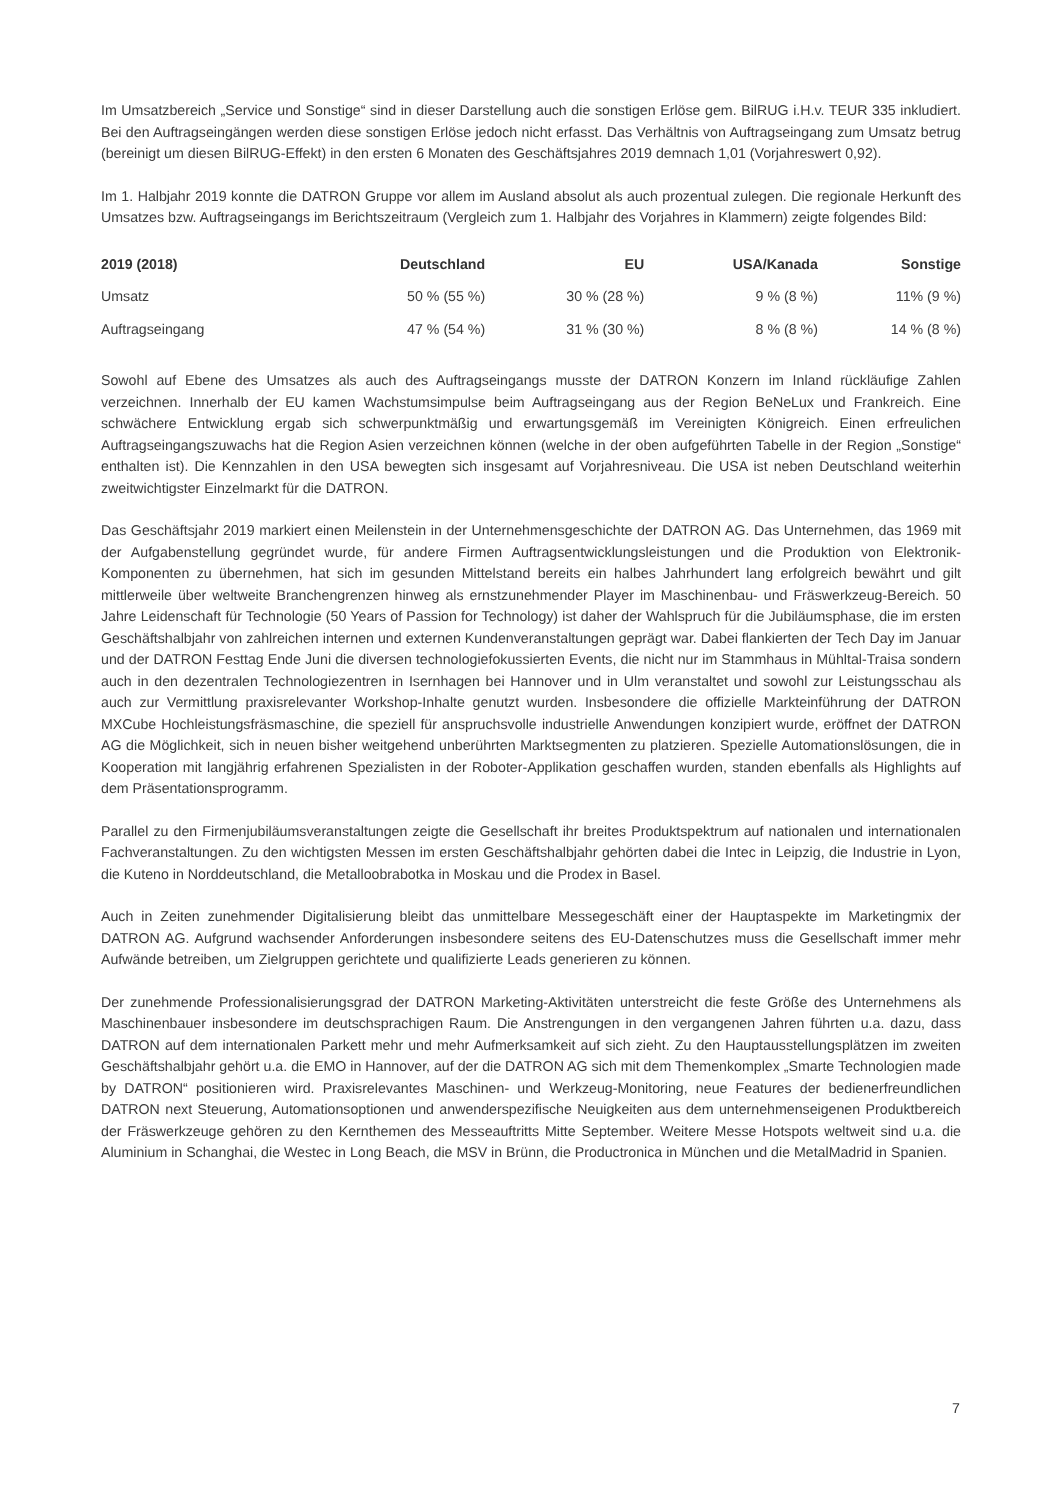Im Umsatzbereich „Service und Sonstige“ sind in dieser Darstellung auch die sonstigen Erlöse gem. BilRUG i.H.v. TEUR 335 inkludiert. Bei den Auftragseingängen werden diese sonstigen Erlöse jedoch nicht erfasst. Das Verhältnis von Auftragseingang zum Umsatz betrug (bereinigt um diesen BilRUG-Effekt) in den ersten 6 Monaten des Geschäftsjahres 2019 demnach 1,01 (Vorjahreswert 0,92).
Im 1. Halbjahr 2019 konnte die DATRON Gruppe vor allem im Ausland absolut als auch prozentual zulegen. Die regionale Herkunft des Umsatzes bzw. Auftragseingangs im Berichtszeitraum (Vergleich zum 1. Halbjahr des Vorjahres in Klammern) zeigte folgendes Bild:
| 2019 (2018) | Deutschland | EU | USA/Kanada | Sonstige |
| --- | --- | --- | --- | --- |
| Umsatz | 50 % (55 %) | 30 % (28 %) | 9 % (8 %) | 11% (9 %) |
| Auftragseingang | 47 % (54 %) | 31 % (30 %) | 8 % (8 %) | 14 % (8 %) |
Sowohl auf Ebene des Umsatzes als auch des Auftragseingangs musste der DATRON Konzern im Inland rückläufige Zahlen verzeichnen. Innerhalb der EU kamen Wachstumsimpulse beim Auftragseingang aus der Region BeNeLux und Frankreich. Eine schwächere Entwicklung ergab sich schwerpunktmäßig und erwartungsgemäß im Vereinigten Königreich. Einen erfreulichen Auftragseingangszuwachs hat die Region Asien verzeichnen können (welche in der oben aufgeführten Tabelle in der Region „Sonstige“ enthalten ist). Die Kennzahlen in den USA bewegten sich insgesamt auf Vorjahresniveau. Die USA ist neben Deutschland weiterhin zweitwichtigster Einzelmarkt für die DATRON.
Das Geschäftsjahr 2019 markiert einen Meilenstein in der Unternehmensgeschichte der DATRON AG. Das Unternehmen, das 1969 mit der Aufgabenstellung gegründet wurde, für andere Firmen Auftragsentwicklungsleistungen und die Produktion von Elektronik-Komponenten zu übernehmen, hat sich im gesunden Mittelstand bereits ein halbes Jahrhundert lang erfolgreich bewährt und gilt mittlerweile über weltweite Branchengrenzen hinweg als ernstzunehmender Player im Maschinenbau- und Fräswerkzeug-Bereich. 50 Jahre Leidenschaft für Technologie (50 Years of Passion for Technology) ist daher der Wahlspruch für die Jubiläumsphase, die im ersten Geschäftshalbjahr von zahlreichen internen und externen Kundenveranstaltungen geprägt war. Dabei flankierten der Tech Day im Januar und der DATRON Festtag Ende Juni die diversen technologiefokussierten Events, die nicht nur im Stammhaus in Mühltal-Traisa sondern auch in den dezentralen Technologiezentren in Isernhagen bei Hannover und in Ulm veranstaltet und sowohl zur Leistungsschau als auch zur Vermittlung praxisrelevanter Workshop-Inhalte genutzt wurden. Insbesondere die offizielle Markteinführung der DATRON MXCube Hochleistungsfräsmaschine, die speziell für anspruchsvolle industrielle Anwendungen konzipiert wurde, eröffnet der DATRON AG die Möglichkeit, sich in neuen bisher weitgehend unberührten Marktsegmenten zu platzieren. Spezielle Automationslösungen, die in Kooperation mit langjährig erfahrenen Spezialisten in der Roboter-Applikation geschaffen wurden, standen ebenfalls als Highlights auf dem Präsentationsprogramm.
Parallel zu den Firmenjubiläumsveranstaltungen zeigte die Gesellschaft ihr breites Produktspektrum auf nationalen und internationalen Fachveranstaltungen. Zu den wichtigsten Messen im ersten Geschäftshalbjahr gehörten dabei die Intec in Leipzig, die Industrie in Lyon, die Kuteno in Norddeutschland, die Metalloobrabotka in Moskau und die Prodex in Basel.
Auch in Zeiten zunehmender Digitalisierung bleibt das unmittelbare Messegeschäft einer der Hauptaspekte im Marketingmix der DATRON AG. Aufgrund wachsender Anforderungen insbesondere seitens des EU-Datenschutzes muss die Gesellschaft immer mehr Aufwände betreiben, um Zielgruppen gerichtete und qualifizierte Leads generieren zu können.
Der zunehmende Professionalisierungsgrad der DATRON Marketing-Aktivitäten unterstreicht die feste Größe des Unternehmens als Maschinenbauer insbesondere im deutschsprachigen Raum. Die Anstrengungen in den vergangenen Jahren führten u.a. dazu, dass DATRON auf dem internationalen Parkett mehr und mehr Aufmerksamkeit auf sich zieht. Zu den Hauptausstellungsplätzen im zweiten Geschäftshalbjahr gehört u.a. die EMO in Hannover, auf der die DATRON AG sich mit dem Themenkomplex „Smarte Technologien made by DATRON“ positionieren wird. Praxisrelevantes Maschinen- und Werkzeug-Monitoring, neue Features der bedienerfreundlichen DATRON next Steuerung, Automationsoptionen und anwenderspezifische Neuigkeiten aus dem unternehmenseigenen Produktbereich der Fräswerkzeuge gehören zu den Kernthemen des Messeauftritts Mitte September. Weitere Messe Hotspots weltweit sind u.a. die Aluminium in Schanghai, die Westec in Long Beach, die MSV in Brünn, die Productronica in München und die MetalMadrid in Spanien.
7